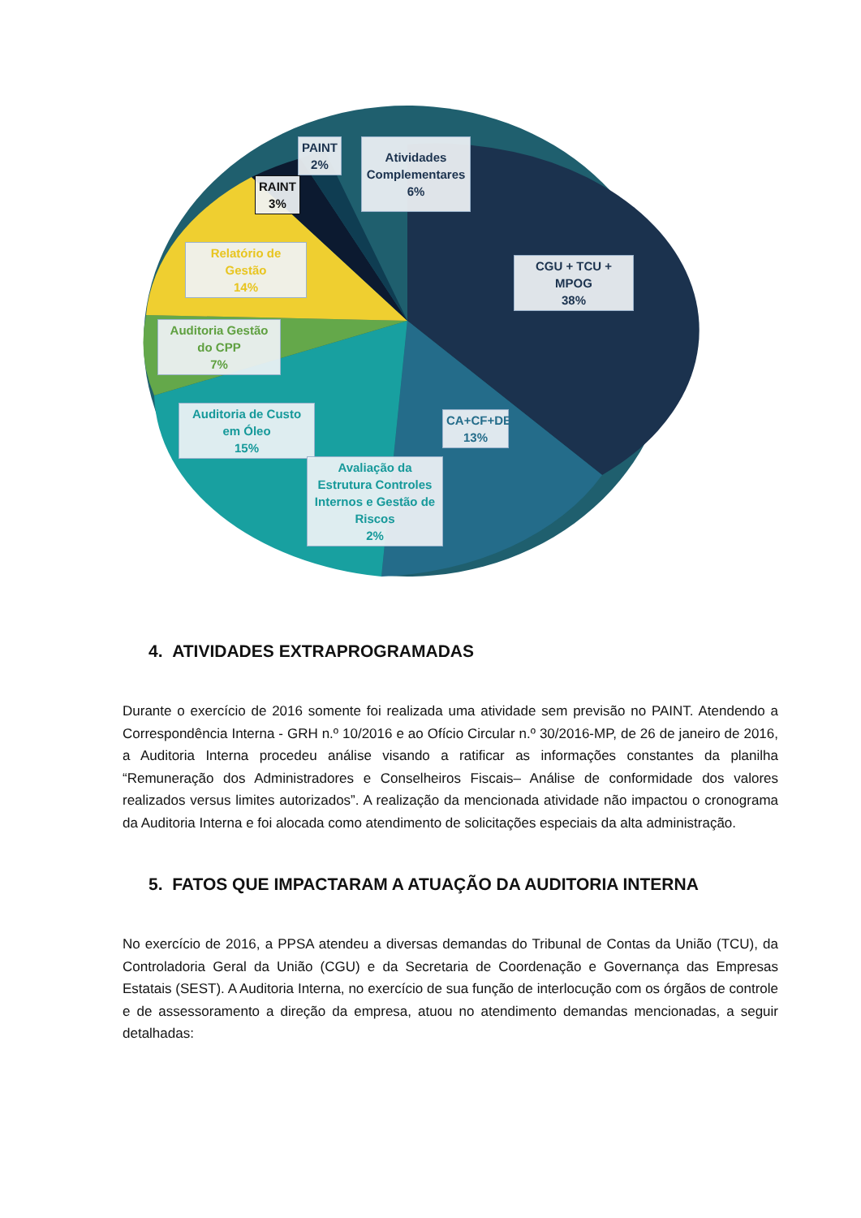PAINT
2%
Atividades Complementares
6%
RAINT
3%
Relatório de Gestão
14%
CGU + TCU + MPOG
38%
Auditoria Gestão do CPP
7%
Auditoria de Custo em Óleo
15%
CA+CF+DE
13%
Avaliação da Estrutura Controles Internos e Gestão de Riscos
2%
4. ATIVIDADES EXTRAPROGRAMADAS
Durante o exercício de 2016 somente foi realizada uma atividade sem previsão no PAINT. Atendendo a Correspondência Interna - GRH n.º 10/2016 e ao Ofício Circular n.º 30/2016-MP, de 26 de janeiro de 2016, a Auditoria Interna procedeu análise visando a ratificar as informações constantes da planilha “Remuneração dos Administradores e Conselheiros Fiscais– Análise de conformidade dos valores realizados versus limites autorizados”. A realização da mencionada atividade não impactou o cronograma da Auditoria Interna e foi alocada como atendimento de solicitações especiais da alta administração.
5. FATOS QUE IMPACTARAM A ATUAÇÃO DA AUDITORIA INTERNA
No exercício de 2016, a PPSA atendeu a diversas demandas do Tribunal de Contas da União (TCU), da Controladoria Geral da União (CGU) e da Secretaria de Coordenação e Governança das Empresas Estatais (SEST). A Auditoria Interna, no exercício de sua função de interlocução com os órgãos de controle e de assessoramento a direção da empresa, atuou no atendimento demandas mencionadas, a seguir detalhadas: